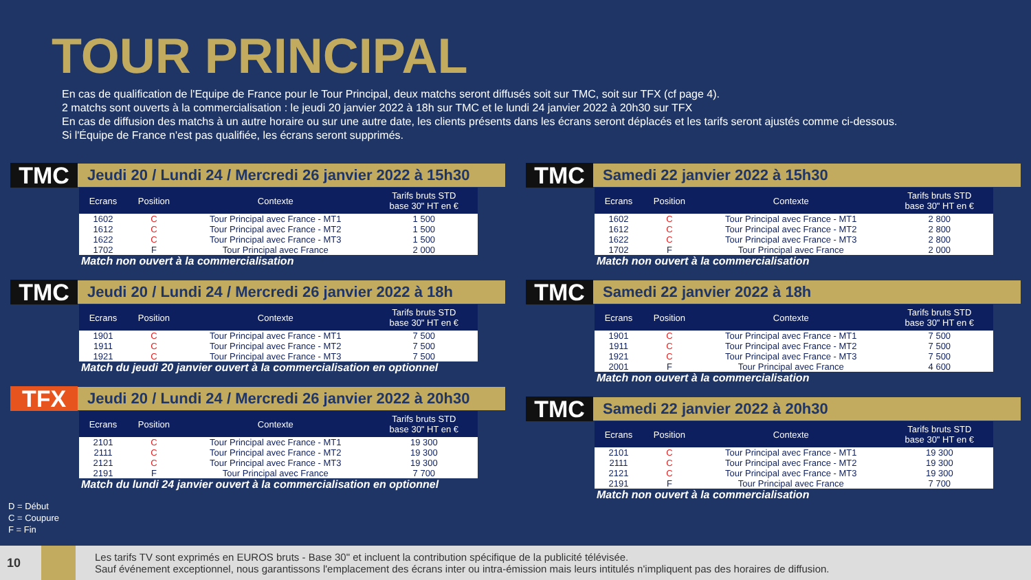TOUR PRINCIPAL
En cas de qualification de l'Equipe de France pour le Tour Principal, deux matchs seront diffusés soit sur TMC, soit sur TFX (cf page 4).
2 matchs sont ouverts à la commercialisation : le jeudi 20 janvier 2022 à 18h sur TMC et le lundi 24 janvier 2022 à 20h30 sur TFX
En cas de diffusion des matchs à un autre horaire ou sur une autre date, les clients présents dans les écrans seront déplacés et les tarifs seront ajustés comme ci-dessous.
Si l'Équipe de France n'est pas qualifiée, les écrans seront supprimés.
TMC
Jeudi 20 / Lundi 24 / Mercredi 26 janvier 2022 à 15h30
| Ecrans | Position | Contexte | Tarifs bruts STD base 30" HT en € |
| --- | --- | --- | --- |
| 1602 | C | Tour Principal avec France - MT1 | 1 500 |
| 1612 | C | Tour Principal avec France - MT2 | 1 500 |
| 1622 | C | Tour Principal avec France - MT3 | 1 500 |
| 1702 | F | Tour Principal avec France | 2 000 |
Match non ouvert à la commercialisation
TMC
Jeudi 20 / Lundi 24 / Mercredi 26 janvier 2022 à 18h
| Ecrans | Position | Contexte | Tarifs bruts STD base 30" HT en € |
| --- | --- | --- | --- |
| 1901 | C | Tour Principal avec France - MT1 | 7 500 |
| 1911 | C | Tour Principal avec France - MT2 | 7 500 |
| 1921 | C | Tour Principal avec France - MT3 | 7 500 |
Match du jeudi 20 janvier ouvert à la commercialisation en optionnel
TFX
Jeudi 20 / Lundi 24 / Mercredi 26 janvier 2022 à 20h30
| Ecrans | Position | Contexte | Tarifs bruts STD base 30" HT en € |
| --- | --- | --- | --- |
| 2101 | C | Tour Principal avec France - MT1 | 19 300 |
| 2111 | C | Tour Principal avec France - MT2 | 19 300 |
| 2121 | C | Tour Principal avec France - MT3 | 19 300 |
| 2191 | F | Tour Principal avec France | 7 700 |
Match du lundi 24 janvier ouvert à la commercialisation en optionnel
TMC
Samedi 22 janvier 2022 à 15h30
| Ecrans | Position | Contexte | Tarifs bruts STD base 30" HT en € |
| --- | --- | --- | --- |
| 1602 | C | Tour Principal avec France - MT1 | 2 800 |
| 1612 | C | Tour Principal avec France - MT2 | 2 800 |
| 1622 | C | Tour Principal avec France - MT3 | 2 800 |
| 1702 | F | Tour Principal avec France | 2 000 |
Match non ouvert à la commercialisation
TMC
Samedi 22 janvier 2022 à 18h
| Ecrans | Position | Contexte | Tarifs bruts STD base 30" HT en € |
| --- | --- | --- | --- |
| 1901 | C | Tour Principal avec France - MT1 | 7 500 |
| 1911 | C | Tour Principal avec France - MT2 | 7 500 |
| 1921 | C | Tour Principal avec France - MT3 | 7 500 |
| 2001 | F | Tour Principal avec France | 4 600 |
Match non ouvert à la commercialisation
TMC
Samedi 22 janvier 2022 à 20h30
| Ecrans | Position | Contexte | Tarifs bruts STD base 30" HT en € |
| --- | --- | --- | --- |
| 2101 | C | Tour Principal avec France - MT1 | 19 300 |
| 2111 | C | Tour Principal avec France - MT2 | 19 300 |
| 2121 | C | Tour Principal avec France - MT3 | 19 300 |
| 2191 | F | Tour Principal avec France | 7 700 |
Match non ouvert à la commercialisation
D = Début
C = Coupure
F = Fin
10
Les tarifs TV sont exprimés en EUROS bruts - Base 30" et incluent la contribution spécifique de la publicité télévisée.
Sauf événement exceptionnel, nous garantissons l'emplacement des écrans inter ou intra-émission mais leurs intitulés n'impliquent pas des horaires de diffusion.